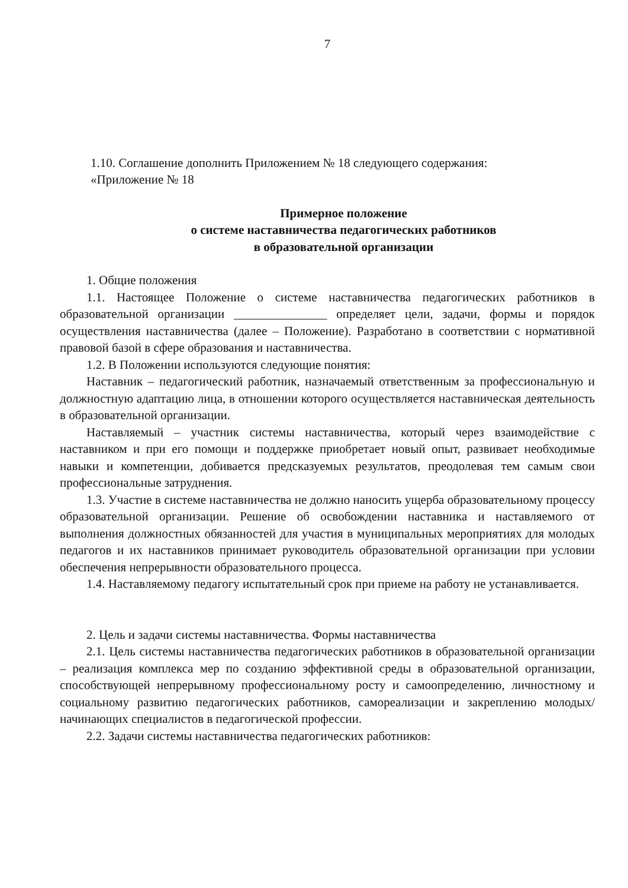7
1.10. Соглашение дополнить Приложением № 18 следующего содержания:
«Приложение № 18
Примерное положение
о системе наставничества педагогических работников
в образовательной организации
1. Общие положения
1.1. Настоящее Положение о системе наставничества педагогических работников в образовательной организации _______________ определяет цели, задачи, формы и порядок осуществления наставничества (далее – Положение). Разработано в соответствии с нормативной правовой базой в сфере образования и наставничества.
1.2. В Положении используются следующие понятия:
Наставник – педагогический работник, назначаемый ответственным за профессиональную и должностную адаптацию лица, в отношении которого осуществляется наставническая деятельность в образовательной организации.
Наставляемый – участник системы наставничества, который через взаимодействие с наставником и при его помощи и поддержке приобретает новый опыт, развивает необходимые навыки и компетенции, добивается предсказуемых результатов, преодолевая тем самым свои профессиональные затруднения.
1.3. Участие в системе наставничества не должно наносить ущерба образовательному процессу образовательной организации. Решение об освобождении наставника и наставляемого от выполнения должностных обязанностей для участия в муниципальных мероприятиях для молодых педагогов и их наставников принимает руководитель образовательной организации при условии обеспечения непрерывности образовательного процесса.
1.4. Наставляемому педагогу испытательный срок при приеме на работу не устанавливается.
2. Цель и задачи системы наставничества. Формы наставничества
2.1. Цель системы наставничества педагогических работников в образовательной организации – реализация комплекса мер по созданию эффективной среды в образовательной организации, способствующей непрерывному профессиональному росту и самоопределению, личностному и социальному развитию педагогических работников, самореализации и закреплению молодых/начинающих специалистов в педагогической профессии.
2.2. Задачи системы наставничества педагогических работников: